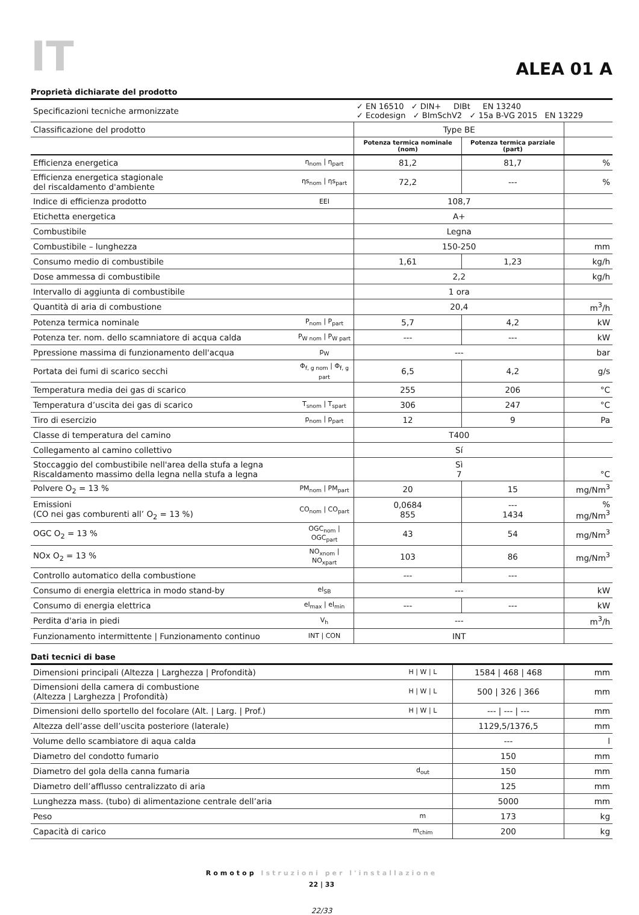IT
ALEA 01 A
Proprietà dichiarate del prodotto
| Specificazioni tecniche armonizzate | | ✓ EN 16510 ✓ DIN+ DIBt EN 13240 ✓ Ecodesign ✓ BImSchV2 ✓ 15a B-VG 2015 EN 13229 | | |
| Classificazione del prodotto | | Type BE | | |
| | | Potenza termica nominale (nom) | Potenza termica parziale (part) | |
| Efficienza energetica | η<sub>nom</sub> / η<sub>part</sub> | 81,2 | 81,7 | % |
| Efficienza energetica stagionale del riscaldamento d'ambiente | ηs<sub>nom</sub> / ηs<sub>part</sub> | 72,2 | --- | % |
| Indice di efficienza prodotto | EEI | 108,7 | | |
| Etichetta energetica | | A+ | | |
| Combustibile | | Legna | | |
| Combustibile – lunghezza | | 150-250 | | mm |
| Consumo medio di combustibile | | 1,61 | 1,23 | kg/h |
| Dose ammessa di combustibile | | 2,2 | | kg/h |
| Intervallo di aggiunta di combustibile | | 1 ora | | |
| Quantità di aria di combustione | | 20,4 | | m<sup>3</sup>/h |
| Potenza termica nominale | P<sub>nom</sub> / P<sub>part</sub> | 5,7 | 4,2 | kW |
| Potenza ter. nom. dello scamniatore di acqua calda | P<sub>W nom</sub> / P<sub>W part</sub> | --- | --- | kW |
| Ppressione massima di funzionamento dell'acqua | p<sub>W</sub> | --- | | bar |
| Portata dei fumi di scarico secchi | Φ<sub>f, g nom</sub> / Φ<sub>f, g part</sub> | 6,5 | 4,2 | g/s |
| Temperatura media dei gas di scarico | | 255 | 206 | °C |
| Temperatura d’uscita dei gas di scarico | T<sub>snom</sub> / T<sub>spart</sub> | 306 | 247 | °C |
| Tiro di esercizio | p<sub>nom</sub> / p<sub>part</sub> | 12 | 9 | Pa |
| Classe di temperatura del camino | | T400 | | |
| Collegamento al camino collettivo | | Sí | | |
| Stoccaggio del combustibile nell'area della stufa a legna Riscaldamento massimo della legna nella stufa a legna | | Sì 7 | | °C |
| Polvere O<sub>2</sub> = 13 % | PM<sub>nom</sub> / PM<sub>part</sub> | 20 | 15 | mg/Nm<sup>3</sup> |
| Emissioni (CO nei gas comburenti all’ O<sub>2</sub> = 13 %) | CO<sub>nom</sub> / CO<sub>part</sub> | 0,0684 855 | --- 1434 | % mg/Nm<sup>3</sup> |
| OGC O<sub>2</sub> = 13 % | OGC<sub>nom</sub> / OGC<sub>part</sub> | 43 | 54 | mg/Nm<sup>3</sup> |
| NOx O<sub>2</sub> = 13 % | NO<sub>xnom</sub> / NO<sub>xpart</sub> | 103 | 86 | mg/Nm<sup>3</sup> |
| Controllo automatico della combustione | | --- | --- | |
| Consumo di energia elettrica in modo stand-by | el<sub>SB</sub> | --- | | kW |
| Consumo di energia elettrica | el<sub>max</sub> / el<sub>min</sub> | --- | --- | kW |
| Perdita d'aria in piedi | V<sub>h</sub> | --- | | m<sup>3</sup>/h |
| Funzionamento intermittente / Funzionamento continuo | INT / CON | INT | | |
Dati tecnici di base
| Dimensioni principali (Altezza / Larghezza / Profondità) | H / W / L | 1584 / 468 / 468 | mm |
| Dimensioni della camera di combustione (Altezza / Larghezza / Profondità) | H / W / L | 500 / 326 / 366 | mm |
| Dimensioni dello sportello del focolare (Alt. / Larg. / Prof.) | H / W / L | --- / --- / --- | mm |
| Altezza dell’asse dell’uscita posteriore (laterale) | | 1129,5/1376,5 | mm |
| Volume dello scambiatore di aqua calda | | --- | l |
| Diametro del condotto fumario | | 150 | mm |
| Diametro del gola della canna fumaria | d<sub>out</sub> | 150 | mm |
| Diametro dell’afflusso centralizzato di aria | | 125 | mm |
| Lunghezza mass. (tubo) di alimentazione centrale dell’aria | | 5000 | mm |
| Peso | m | 173 | kg |
| Capacità di carico | m<sub>chim</sub> | 200 | kg |
Romotop Istruzioni per l'installazione
22 | 33
22/33